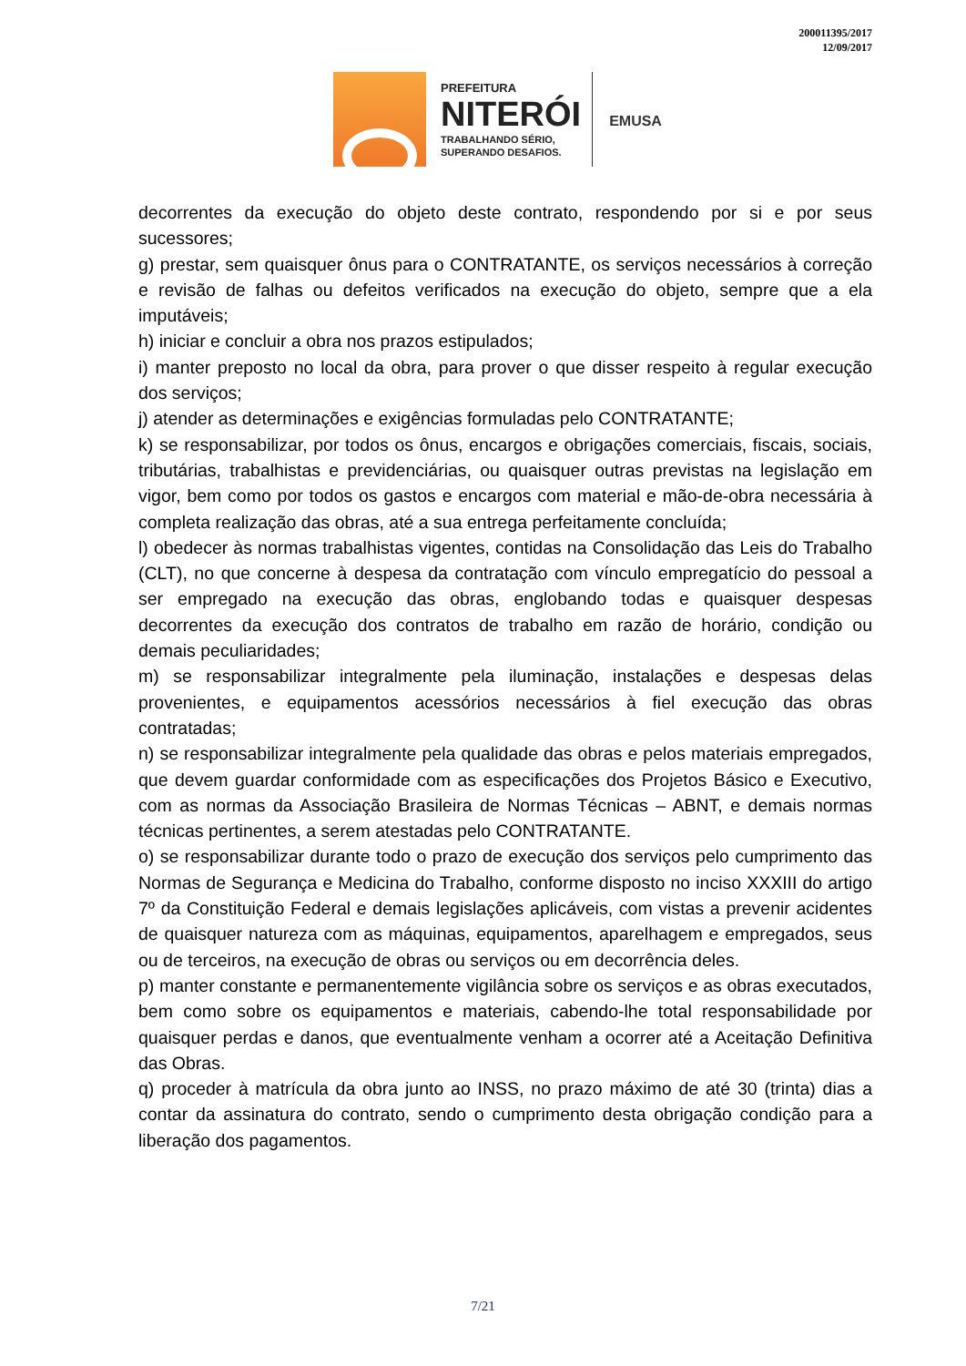200011395/2017
12/09/2017
PREFEITURA
NITERÓI
TRABALHANDO SÉRIO,
SUPERANDO DESAFIOS.
EMUSA
decorrentes da execução do objeto deste contrato, respondendo por si e por seus sucessores;
g) prestar, sem quaisquer ônus para o CONTRATANTE, os serviços necessários à correção e revisão de falhas ou defeitos verificados na execução do objeto, sempre que a ela imputáveis;
h) iniciar e concluir a obra nos prazos estipulados;
i) manter preposto no local da obra, para prover o que disser respeito à regular execução dos serviços;
j) atender as determinações e exigências formuladas pelo CONTRATANTE;
k) se responsabilizar, por todos os ônus, encargos e obrigações comerciais, fiscais, sociais, tributárias, trabalhistas e previdenciárias, ou quaisquer outras previstas na legislação em vigor, bem como por todos os gastos e encargos com material e mão-de-obra necessária à completa realização das obras, até a sua entrega perfeitamente concluída;
l) obedecer às normas trabalhistas vigentes, contidas na Consolidação das Leis do Trabalho (CLT), no que concerne à despesa da contratação com vínculo empregatício do pessoal a ser empregado na execução das obras, englobando todas e quaisquer despesas decorrentes da execução dos contratos de trabalho em razão de horário, condição ou demais peculiaridades;
m) se responsabilizar integralmente pela iluminação, instalações e despesas delas provenientes, e equipamentos acessórios necessários à fiel execução das obras contratadas;
n) se responsabilizar integralmente pela qualidade das obras e pelos materiais empregados, que devem guardar conformidade com as especificações dos Projetos Básico e Executivo, com as normas da Associação Brasileira de Normas Técnicas – ABNT, e demais normas técnicas pertinentes, a serem atestadas pelo CONTRATANTE.
o) se responsabilizar durante todo o prazo de execução dos serviços pelo cumprimento das Normas de Segurança e Medicina do Trabalho, conforme disposto no inciso XXXIII do artigo 7º da Constituição Federal e demais legislações aplicáveis, com vistas a prevenir acidentes de quaisquer natureza com as máquinas, equipamentos, aparelhagem e empregados, seus ou de terceiros, na execução de obras ou serviços ou em decorrência deles.
p) manter constante e permanentemente vigilância sobre os serviços e as obras executados, bem como sobre os equipamentos e materiais, cabendo-lhe total responsabilidade por quaisquer perdas e danos, que eventualmente venham a ocorrer até a Aceitação Definitiva das Obras.
q) proceder à matrícula da obra junto ao INSS, no prazo máximo de até 30 (trinta) dias a contar da assinatura do contrato, sendo o cumprimento desta obrigação condição para a liberação dos pagamentos.
7/21